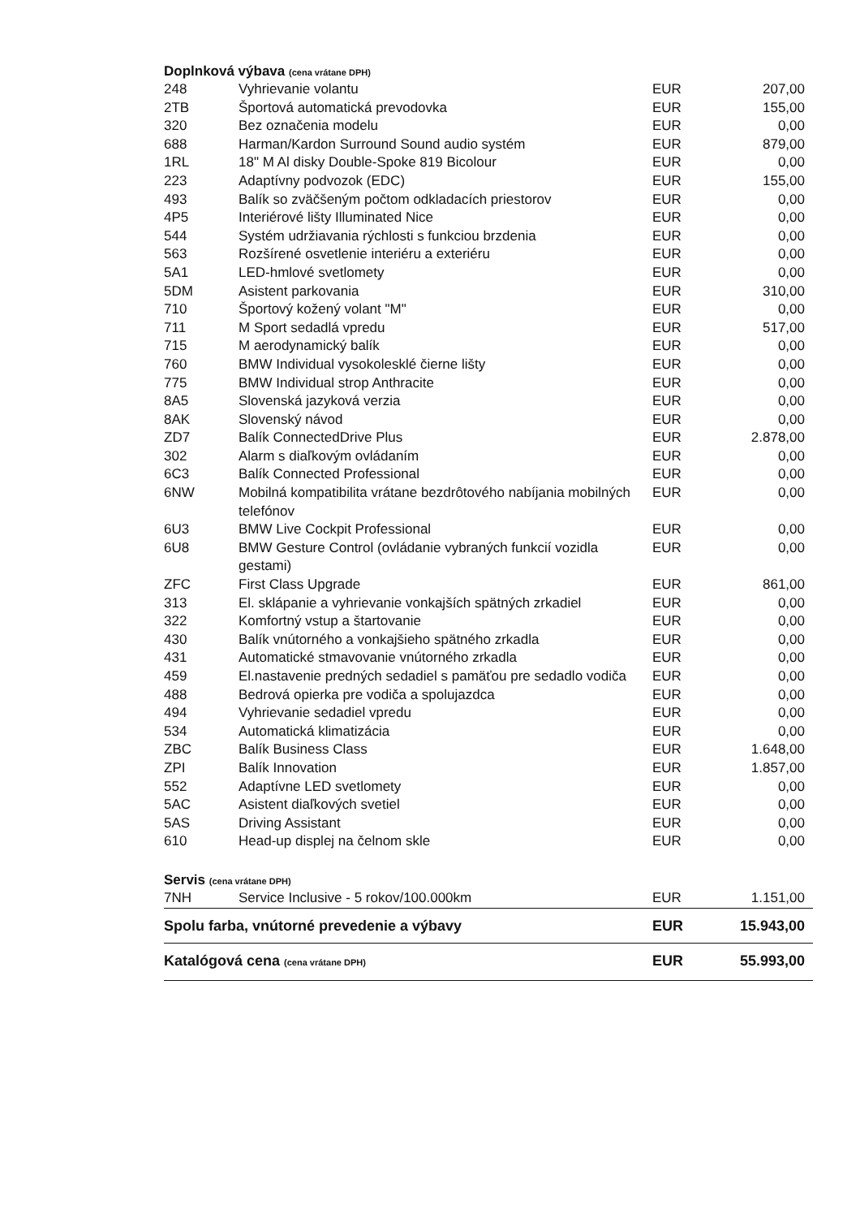Doplnková výbava (cena vrátane DPH)
| 248 | Vyhrievanie volantu | EUR | 207,00 |
| 2TB | Športová automatická prevodovka | EUR | 155,00 |
| 320 | Bez označenia modelu | EUR | 0,00 |
| 688 | Harman/Kardon Surround Sound audio systém | EUR | 879,00 |
| 1RL | 18" M Al disky Double-Spoke 819 Bicolour | EUR | 0,00 |
| 223 | Adaptívny podvozok (EDC) | EUR | 155,00 |
| 493 | Balík so zväčšeným počtom odkladacích priestorov | EUR | 0,00 |
| 4P5 | Interiérové lišty Illuminated Nice | EUR | 0,00 |
| 544 | Systém udržiavania rýchlosti s funkciou brzdenia | EUR | 0,00 |
| 563 | Rozšírené osvetlenie interiéru a exteriéru | EUR | 0,00 |
| 5A1 | LED-hmlové svetlomety | EUR | 0,00 |
| 5DM | Asistent parkovania | EUR | 310,00 |
| 710 | Športový kožený volant "M" | EUR | 0,00 |
| 711 | M Sport sedadlá vpredu | EUR | 517,00 |
| 715 | M aerodynamický balík | EUR | 0,00 |
| 760 | BMW Individual vysokolesklé čierne lišty | EUR | 0,00 |
| 775 | BMW Individual strop Anthracite | EUR | 0,00 |
| 8A5 | Slovenská jazyková verzia | EUR | 0,00 |
| 8AK | Slovenský návod | EUR | 0,00 |
| ZD7 | Balík ConnectedDrive Plus | EUR | 2.878,00 |
| 302 | Alarm s diaľkovým ovládaním | EUR | 0,00 |
| 6C3 | Balík Connected Professional | EUR | 0,00 |
| 6NW | Mobilná kompatibilita vrátane bezdrôtového nabíjania mobilných telefónov | EUR | 0,00 |
| 6U3 | BMW Live Cockpit Professional | EUR | 0,00 |
| 6U8 | BMW Gesture Control (ovládanie vybraných funkcií vozidla gestami) | EUR | 0,00 |
| ZFC | First Class Upgrade | EUR | 861,00 |
| 313 | El. sklápanie a vyhrievanie vonkajších spätných zrkadiel | EUR | 0,00 |
| 322 | Komfortný vstup a štartovanie | EUR | 0,00 |
| 430 | Balík vnútorného a vonkajšieho spätného zrkadla | EUR | 0,00 |
| 431 | Automatické stmavovanie vnútorného zrkadla | EUR | 0,00 |
| 459 | El.nastavenie predných sedadiel s pamäťou pre sedadlo vodiča | EUR | 0,00 |
| 488 | Bedrová opierka pre vodiča a spolujazdca | EUR | 0,00 |
| 494 | Vyhrievanie sedadiel vpredu | EUR | 0,00 |
| 534 | Automatická klimatizácia | EUR | 0,00 |
| ZBC | Balík Business Class | EUR | 1.648,00 |
| ZPI | Balík Innovation | EUR | 1.857,00 |
| 552 | Adaptívne LED svetlomety | EUR | 0,00 |
| 5AC | Asistent diaľkových svetiel | EUR | 0,00 |
| 5AS | Driving Assistant | EUR | 0,00 |
| 610 | Head-up displej na čelnom skle | EUR | 0,00 |
Servis (cena vrátane DPH)
| 7NH | Service Inclusive - 5 rokov/100.000km | EUR | 1.151,00 |
| Spolu farba, vnútorné prevedenie a výbavy | | EUR | 15.943,00 |
| Katalógová cena (cena vrátane DPH) | | EUR | 55.993,00 |